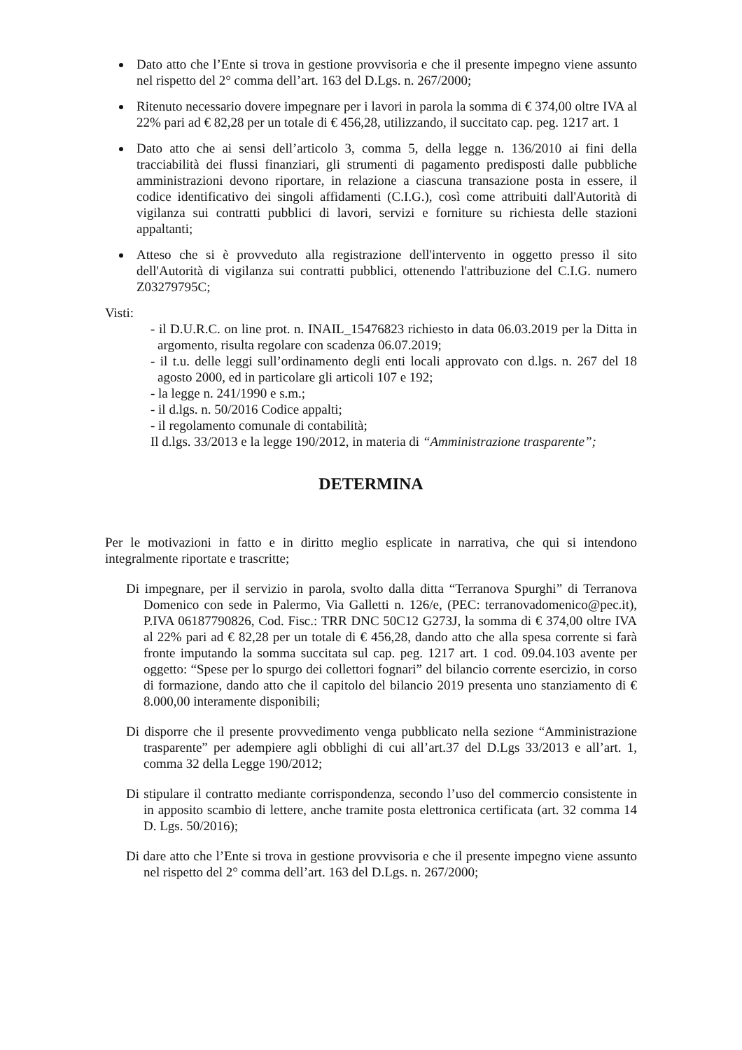Dato atto che l’Ente si trova in gestione provvisoria e che il presente impegno viene assunto nel rispetto del 2° comma dell’art. 163 del D.Lgs. n. 267/2000;
Ritenuto necessario dovere impegnare per i lavori in parola la somma di € 374,00 oltre IVA al 22% pari ad € 82,28 per un totale di € 456,28, utilizzando, il succitato cap. peg. 1217 art. 1
Dato atto che ai sensi dell’articolo 3, comma 5, della legge n. 136/2010 ai fini della tracciabilità dei flussi finanziari, gli strumenti di pagamento predisposti dalle pubbliche amministrazioni devono riportare, in relazione a ciascuna transazione posta in essere, il codice identificativo dei singoli affidamenti (C.I.G.), così come attribuiti dall'Autorità di vigilanza sui contratti pubblici di lavori, servizi e forniture su richiesta delle stazioni appaltanti;
Atteso che si è provveduto alla registrazione dell'intervento in oggetto presso il sito dell'Autorità di vigilanza sui contratti pubblici, ottenendo l'attribuzione del C.I.G. numero Z03279795C;
Visti:
- il D.U.R.C. on line prot. n. INAIL_15476823 richiesto in data 06.03.2019 per la Ditta in argomento, risulta regolare con scadenza 06.07.2019;
- il t.u. delle leggi sull’ordinamento degli enti locali approvato con d.lgs. n. 267 del 18 agosto 2000, ed in particolare gli articoli 107 e 192;
- la legge n. 241/1990 e s.m.;
- il d.lgs. n. 50/2016 Codice appalti;
- il regolamento comunale di contabilità;
Il d.lgs. 33/2013 e la legge 190/2012, in materia di “Amministrazione trasparente”;
DETERMINA
Per le motivazioni in fatto e in diritto meglio esplicate in narrativa, che qui si intendono integralmente riportate e trascritte;
Di impegnare, per il servizio in parola, svolto dalla ditta “Terranova Spurghi” di Terranova Domenico con sede in Palermo, Via Galletti n. 126/e, (PEC: terranovadomenico@pec.it), P.IVA 06187790826, Cod. Fisc.: TRR DNC 50C12 G273J, la somma di € 374,00 oltre IVA al 22% pari ad € 82,28 per un totale di € 456,28, dando atto che alla spesa corrente si farà fronte imputando la somma succitata sul cap. peg. 1217 art. 1 cod. 09.04.103 avente per oggetto: “Spese per lo spurgo dei collettori fognari” del bilancio corrente esercizio, in corso di formazione, dando atto che il capitolo del bilancio 2019 presenta uno stanziamento di € 8.000,00 interamente disponibili;
Di disporre che il presente provvedimento venga pubblicato nella sezione “Amministrazione trasparente” per adempiere agli obblighi di cui all’art.37 del D.Lgs 33/2013 e all’art. 1, comma 32 della Legge 190/2012;
Di stipulare il contratto mediante corrispondenza, secondo l’uso del commercio consistente in in apposito scambio di lettere, anche tramite posta elettronica certificata (art. 32 comma 14 D. Lgs. 50/2016);
Di dare atto che l’Ente si trova in gestione provvisoria e che il presente impegno viene assunto nel rispetto del 2° comma dell’art. 163 del D.Lgs. n. 267/2000;